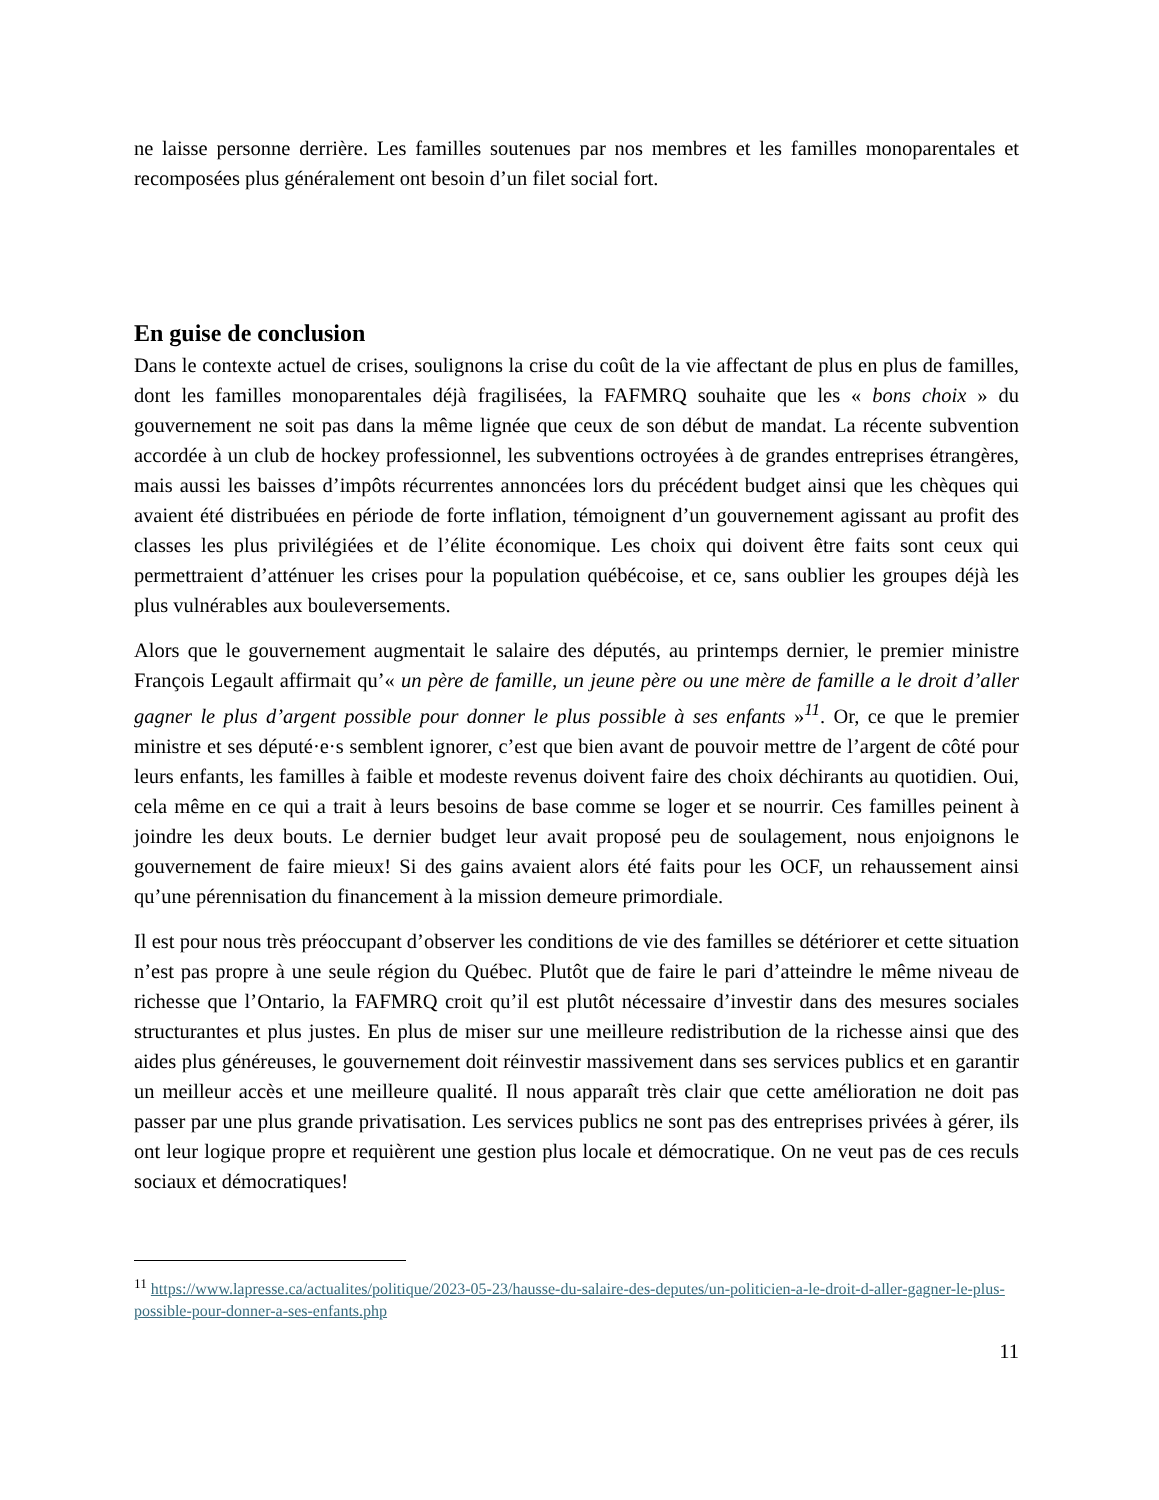ne laisse personne derrière. Les familles soutenues par nos membres et les familles monoparentales et recomposées plus généralement ont besoin d’un filet social fort.
En guise de conclusion
Dans le contexte actuel de crises, soulignons la crise du coût de la vie affectant de plus en plus de familles, dont les familles monoparentales déjà fragilisées, la FAFMRQ souhaite que les « bons choix » du gouvernement ne soit pas dans la même lignée que ceux de son début de mandat. La récente subvention accordée à un club de hockey professionnel, les subventions octroyées à de grandes entreprises étrangères, mais aussi les baisses d’impôts récurrentes annoncées lors du précédent budget ainsi que les chèques qui avaient été distribuées en période de forte inflation, témoignent d’un gouvernement agissant au profit des classes les plus privilégiées et de l’élite économique. Les choix qui doivent être faits sont ceux qui permettraient d’atténuer les crises pour la population québécoise, et ce, sans oublier les groupes déjà les plus vulnérables aux bouleversements.
Alors que le gouvernement augmentait le salaire des députés, au printemps dernier, le premier ministre François Legault affirmait qu’« un père de famille, un jeune père ou une mère de famille a le droit d’aller gagner le plus d’argent possible pour donner le plus possible à ses enfants »<sup>11</sup>. Or, ce que le premier ministre et ses député·e·s semblent ignorer, c’est que bien avant de pouvoir mettre de l’argent de côté pour leurs enfants, les familles à faible et modeste revenus doivent faire des choix déchirants au quotidien. Oui, cela même en ce qui a trait à leurs besoins de base comme se loger et se nourrir. Ces familles peinent à joindre les deux bouts. Le dernier budget leur avait proposé peu de soulagement, nous enjoignons le gouvernement de faire mieux! Si des gains avaient alors été faits pour les OCF, un rehaussement ainsi qu’une pérennisation du financement à la mission demeure primordiale.
Il est pour nous très préoccupant d’observer les conditions de vie des familles se détériorer et cette situation n’est pas propre à une seule région du Québec. Plutôt que de faire le pari d’atteindre le même niveau de richesse que l’Ontario, la FAFMRQ croit qu’il est plutôt nécessaire d’investir dans des mesures sociales structurantes et plus justes. En plus de miser sur une meilleure redistribution de la richesse ainsi que des aides plus généreuses, le gouvernement doit réinvestir massivement dans ses services publics et en garantir un meilleur accès et une meilleure qualité. Il nous apparaît très clair que cette amélioration ne doit pas passer par une plus grande privatisation. Les services publics ne sont pas des entreprises privées à gérer, ils ont leur logique propre et requièrent une gestion plus locale et démocratique. On ne veut pas de ces reculs sociaux et démocratiques!
<sup>11</sup> https://www.lapresse.ca/actualites/politique/2023-05-23/hausse-du-salaire-des-deputes/un-politicien-a-le-droit-d-aller-gagner-le-plus-possible-pour-donner-a-ses-enfants.php
11